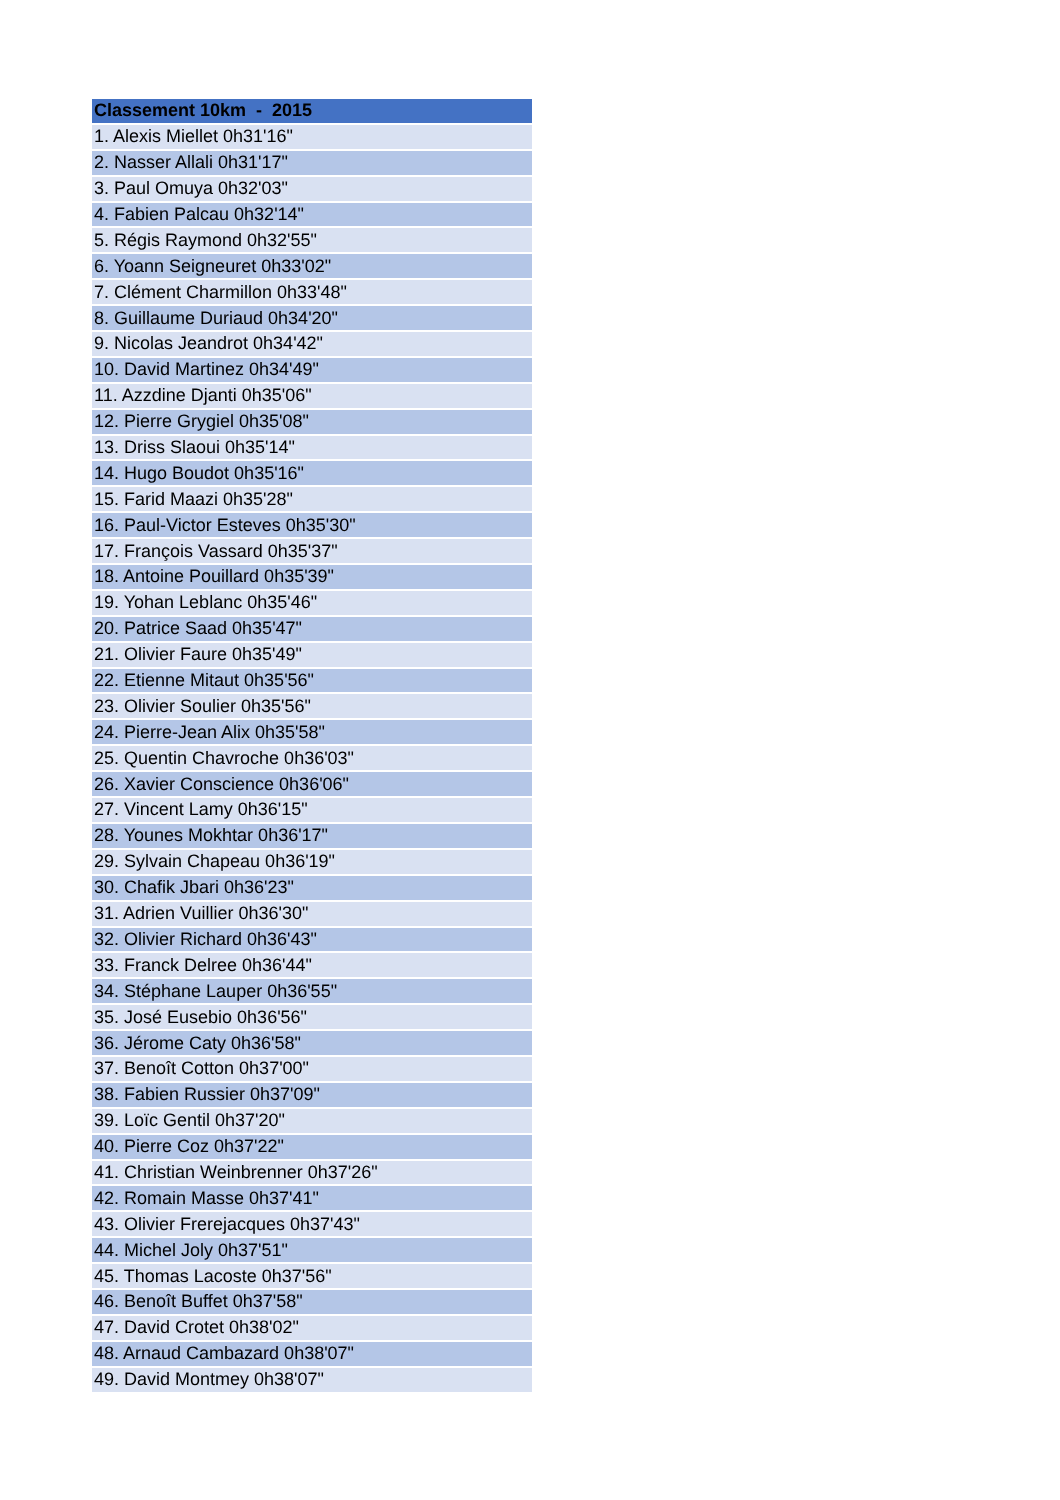| Classement 10km - 2015 |
| --- |
| 1. Alexis Miellet 0h31'16" |
| 2. Nasser Allali 0h31'17" |
| 3. Paul Omuya 0h32'03" |
| 4. Fabien Palcau 0h32'14" |
| 5. Régis Raymond 0h32'55" |
| 6. Yoann Seigneuret 0h33'02" |
| 7. Clément Charmillon 0h33'48" |
| 8. Guillaume Duriaud 0h34'20" |
| 9. Nicolas Jeandrot 0h34'42" |
| 10. David Martinez 0h34'49" |
| 11. Azzdine Djanti 0h35'06" |
| 12. Pierre Grygiel 0h35'08" |
| 13. Driss Slaoui 0h35'14" |
| 14. Hugo Boudot 0h35'16" |
| 15. Farid Maazi 0h35'28" |
| 16. Paul-Victor Esteves 0h35'30" |
| 17. François Vassard 0h35'37" |
| 18. Antoine Pouillard 0h35'39" |
| 19. Yohan Leblanc 0h35'46" |
| 20. Patrice Saad 0h35'47" |
| 21. Olivier Faure 0h35'49" |
| 22. Etienne Mitaut 0h35'56" |
| 23. Olivier Soulier 0h35'56" |
| 24. Pierre-Jean Alix 0h35'58" |
| 25. Quentin Chavroche 0h36'03" |
| 26. Xavier Conscience 0h36'06" |
| 27. Vincent Lamy 0h36'15" |
| 28. Younes Mokhtar 0h36'17" |
| 29. Sylvain Chapeau 0h36'19" |
| 30. Chafik Jbari 0h36'23" |
| 31. Adrien Vuillier 0h36'30" |
| 32. Olivier Richard 0h36'43" |
| 33. Franck Delree 0h36'44" |
| 34. Stéphane Lauper 0h36'55" |
| 35. José Eusebio 0h36'56" |
| 36. Jérome Caty 0h36'58" |
| 37. Benoît Cotton 0h37'00" |
| 38. Fabien Russier 0h37'09" |
| 39. Loïc Gentil 0h37'20" |
| 40. Pierre Coz 0h37'22" |
| 41. Christian Weinbrenner 0h37'26" |
| 42. Romain Masse 0h37'41" |
| 43. Olivier Frerejacques 0h37'43" |
| 44. Michel Joly 0h37'51" |
| 45. Thomas Lacoste 0h37'56" |
| 46. Benoît Buffet 0h37'58" |
| 47. David Crotet 0h38'02" |
| 48. Arnaud Cambazard 0h38'07" |
| 49. David Montmey 0h38'07" |